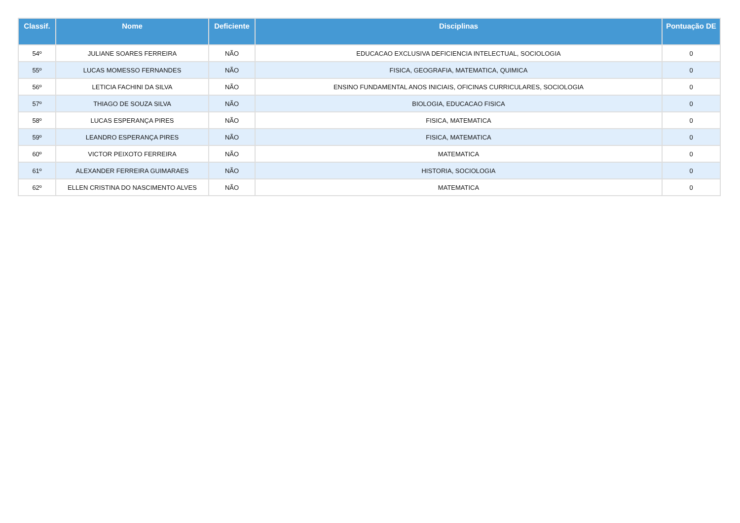| Classif. | Nome | Deficiente | Disciplinas | Pontuação DE |
| --- | --- | --- | --- | --- |
| 54º | JULIANE SOARES FERREIRA | NÃO | EDUCACAO EXCLUSIVA DEFICIENCIA INTELECTUAL, SOCIOLOGIA | 0 |
| 55º | LUCAS MOMESSO FERNANDES | NÃO | FISICA, GEOGRAFIA, MATEMATICA, QUIMICA | 0 |
| 56º | LETICIA FACHINI DA SILVA | NÃO | ENSINO FUNDAMENTAL ANOS INICIAIS, OFICINAS CURRICULARES, SOCIOLOGIA | 0 |
| 57º | THIAGO DE SOUZA SILVA | NÃO | BIOLOGIA, EDUCACAO FISICA | 0 |
| 58º | LUCAS ESPERANÇA PIRES | NÃO | FISICA, MATEMATICA | 0 |
| 59º | LEANDRO ESPERANÇA PIRES | NÃO | FISICA, MATEMATICA | 0 |
| 60º | VICTOR PEIXOTO FERREIRA | NÃO | MATEMATICA | 0 |
| 61º | ALEXANDER FERREIRA GUIMARAES | NÃO | HISTORIA, SOCIOLOGIA | 0 |
| 62º | ELLEN CRISTINA DO NASCIMENTO ALVES | NÃO | MATEMATICA | 0 |